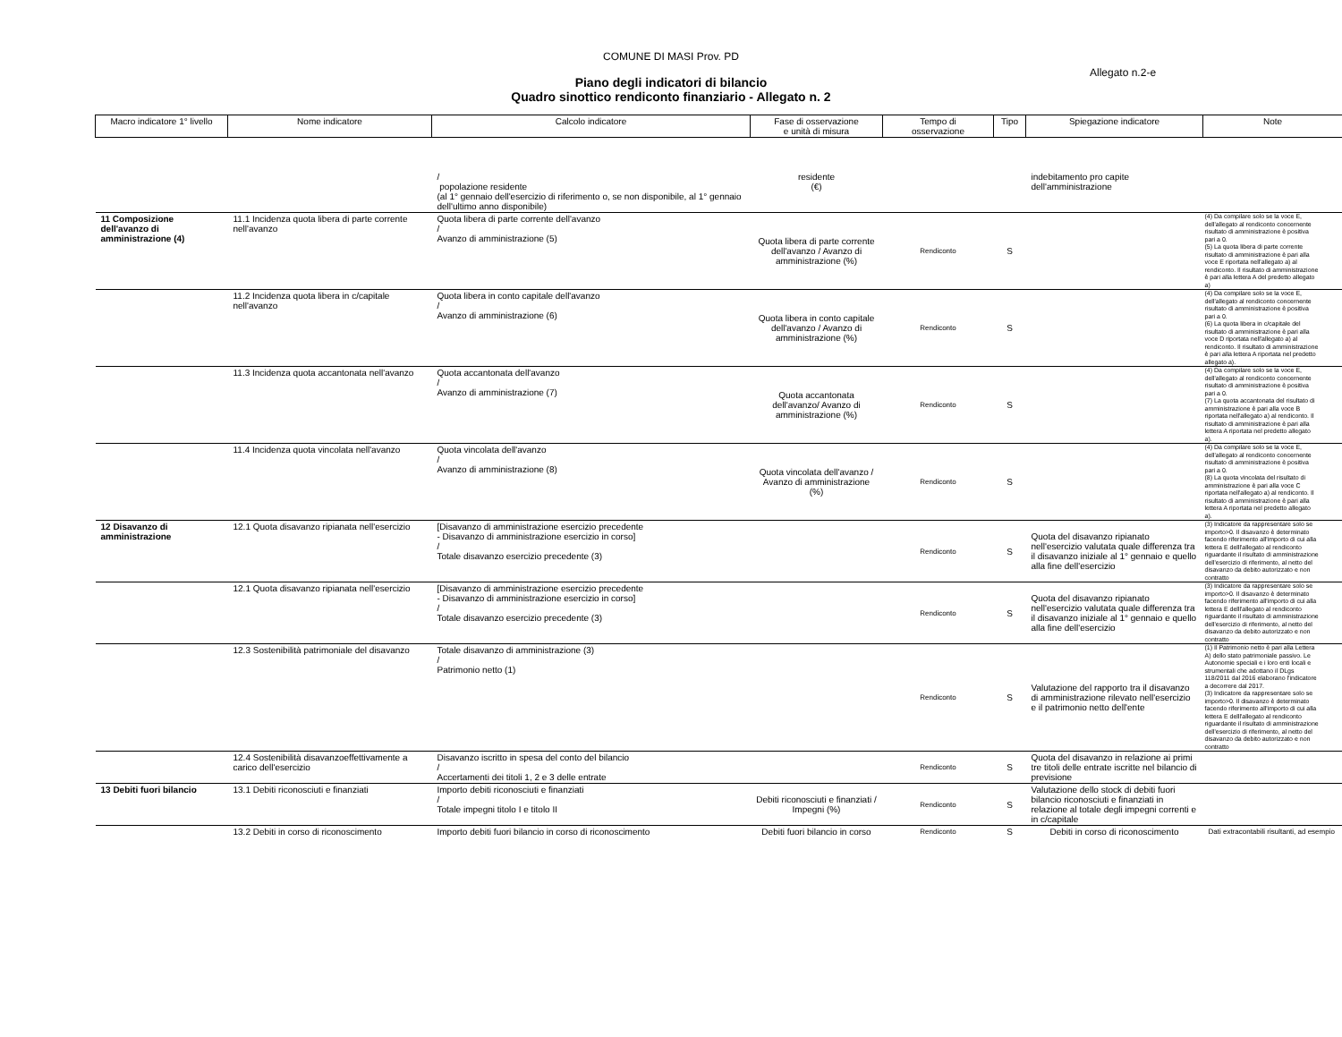COMUNE DI MASI Prov. PD
Allegato n.2-e
Piano degli indicatori di bilancio
Quadro sinottico rendiconto finanziario - Allegato n. 2
| Macro indicatore 1° livello | Nome indicatore | Calcolo indicatore | Fase di osservazione e unità di misura | Tempo di osservazione | Tipo | Spiegazione indicatore | Note |
| --- | --- | --- | --- | --- | --- | --- | --- |
| | | / popolazione residente (al 1° gennaio dell'esercizio di riferimento o, se non disponibile, al 1° gennaio dell'ultimo anno disponibile) | residente (€) | | | indebitamento pro capite dell'amministrazione | |
| 11 Composizione dell'avanzo di amministrazione (4) | 11.1 Incidenza quota libera di parte corrente nell'avanzo | Quota libera di parte corrente dell'avanzo / Avanzo di amministrazione (5) | Quota libera di parte corrente dell'avanzo / Avanzo di amministrazione (%) | Rendiconto | S | | (4) Da compilare solo se la voce E, dell'allegato al rendiconto concernente risultato di amministrazione è positiva pari a 0. (5) La quota libera di parte corrente risultato di amministrazione è pari alla voce E riportata nell'allegato a) al rendiconto. Il risultato di amministrazione è pari alla lettera A del predetto allegato a) |
| | 11.2 Incidenza quota libera in c/capitale nell'avanzo | Quota libera in conto capitale dell'avanzo / Avanzo di amministrazione (6) | Quota libera in conto capitale dell'avanzo / Avanzo di amministrazione (%) | Rendiconto | S | | (4) Da compilare solo se la voce E, dell'allegato al rendiconto concernente risultato di amministrazione è positiva pari a 0. (6) La quota libera in c/capitale del risultato di amministrazione è pari alla voce D riportata nell'allegato a) al rendiconto. Il risultato di amministrazione è pari alla lettera A riportata nel predetto allegato a). |
| | 11.3 Incidenza quota accantonata nell'avanzo | Quota accantonata dell'avanzo / Avanzo di amministrazione (7) | Quota accantonata dell'avanzo/ Avanzo di amministrazione (%) | Rendiconto | S | | (4) Da compilare solo se la voce E, dell'allegato al rendiconto concernente risultato di amministrazione è positiva pari a 0. (7) La quota accantonata del risultato di amministrazione è pari alla voce B riportata nell'allegato a) al rendiconto. Il risultato di amministrazione è pari alla lettera A riportata nel predetto allegato a). |
| | 11.4 Incidenza quota vincolata nell'avanzo | Quota vincolata dell'avanzo / Avanzo di amministrazione (8) | Quota vincolata dell'avanzo / Avanzo di amministrazione (%) | Rendiconto | S | | (4) Da compilare solo se la voce E, dell'allegato al rendiconto concernente risultato di amministrazione è positiva pari a 0. (8) La quota vincolata del risultato di amministrazione è pari alla voce C riportata nell'allegato a) al rendiconto. Il risultato di amministrazione è pari alla lettera A riportata nel predetto allegato a). |
| 12 Disavanzo di amministrazione | 12.1 Quota disavanzo ripianata nell'esercizio | [Disavanzo di amministrazione esercizio precedente - Disavanzo di amministrazione esercizio in corso] / Totale disavanzo esercizio precedente (3) | | Rendiconto | S | Quota del disavanzo ripianato nell'esercizio valutata quale differenza tra il disavanzo iniziale al 1° gennaio e quello alla fine dell'esercizio | (3) Indicatore da rappresentare solo se importo>0. Il disavanzo è determinato facendo riferimento all'importo di cui alla lettera E delll'allegato al rendiconto riguardante il risultato di amministrazione dell'esercizio di riferimento, al netto del disavanzo da debito autorizzato e non contratto |
| | 12.1 Quota disavanzo ripianata nell'esercizio | [Disavanzo di amministrazione esercizio precedente - Disavanzo di amministrazione esercizio in corso] / Totale disavanzo esercizio precedente (3) | | Rendiconto | S | Quota del disavanzo ripianato nell'esercizio valutata quale differenza tra il disavanzo iniziale al 1° gennaio e quello alla fine dell'esercizio | (3) Indicatore da rappresentare solo se importo>0. Il disavanzo è determinato facendo riferimento all'importo di cui alla lettera E delll'allegato al rendiconto riguardante il risultato di amministrazione dell'esercizio di riferimento, al netto del disavanzo da debito autorizzato e non contratto |
| | 12.3 Sostenibilità patrimoniale del disavanzo | Totale disavanzo di amministrazione (3) / Patrimonio netto (1) | | Rendiconto | S | Valutazione del rapporto tra il disavanzo di amministrazione rilevato nell'esercizio e il patrimonio netto dell'ente | (1) Il Patrimonio netto è pari alla Lettera A) dello stato patrimoniale passivo. Le Autonomie speciali e i loro enti locali e strumentali che adottano il DLgs 118/2011 dal 2016 elaborano l'indicatore a decorrere dal 2017. (3) Indicatore da rappresentare solo se importo>0. Il disavanzo è determinato facendo riferimento all'importo di cui alla lettera E delll'allegato al rendiconto riguardante il risultato di amministrazione dell'esercizio di riferimento, al netto del disavanzo da debito autorizzato e non contratto |
| | 12.4 Sostenibilità disavanzoeffettivamente a carico dell'esercizio | Disavanzo iscritto in spesa del conto del bilancio / Accertamenti dei titoli 1, 2 e 3 delle entrate | | Rendiconto | S | Quota del disavanzo in relazione ai primi tre titoli delle entrate iscritte nel bilancio di previsione | |
| 13 Debiti fuori bilancio | 13.1 Debiti riconosciuti e finanziati | Importo debiti riconosciuti e finanziati / Totale impegni titolo I e titolo II | Debiti riconosciuti e finanziati / Impegni (%) | Rendiconto | S | Valutazione dello stock di debiti fuori bilancio riconosciuti e finanziati in relazione al totale degli impegni correnti e in c/capitale | |
| | 13.2 Debiti in corso di riconoscimento | Importo debiti fuori bilancio in corso di riconoscimento | Debiti fuori bilancio in corso | Rendiconto | S | Debiti in corso di riconoscimento | Dati extracontabili risultanti, ad esempio |